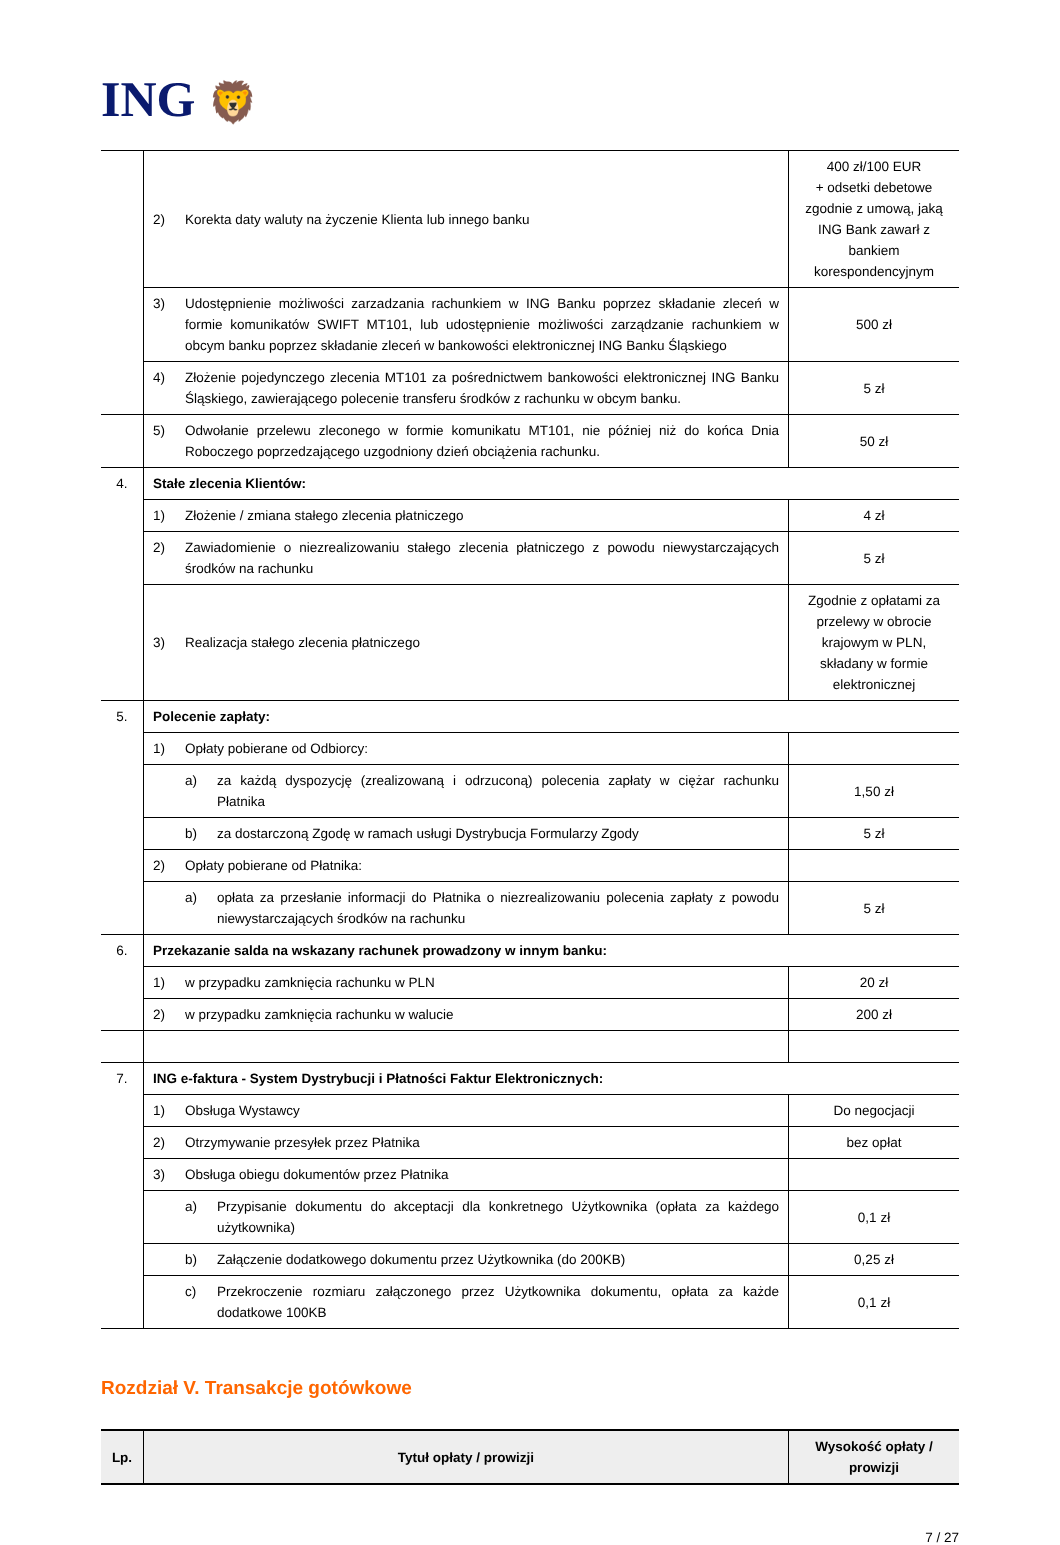ING 🦁
| | 2) Korekta daty waluty na życzenie Klienta lub innego banku | 400 zł/100 EUR + odsetki debetowe zgodnie z umową, jaką ING Bank zawarł z bankiem korespondencyjnym |
| | 3) Udostępnienie możliwości zarzadzania rachunkiem w ING Banku poprzez składanie zleceń w formie komunikatów SWIFT MT101, lub udostępnienie możliwości zarządzanie rachunkiem w obcym banku poprzez składanie zleceń w bankowości elektronicznej ING Banku Śląskiego | 500 zł |
| | 4) Złożenie pojedynczego zlecenia MT101 za pośrednictwem bankowości elektronicznej ING Banku Śląskiego, zawierającego polecenie transferu środków z rachunku w obcym banku. | 5 zł |
| | 5) Odwołanie przelewu zleconego w formie komunikatu MT101, nie później niż do końca Dnia Roboczego poprzedzającego uzgodniony dzień obciążenia rachunku. | 50 zł |
| 4. | Stałe zlecenia Klientów: | |
| | 1) Złożenie / zmiana stałego zlecenia płatniczego | 4 zł |
| | 2) Zawiadomienie o niezrealizowaniu stałego zlecenia płatniczego z powodu niewystarczających środków na rachunku | 5 zł |
| | 3) Realizacja stałego zlecenia płatniczego | Zgodnie z opłatami za przelewy w obrocie krajowym w PLN, składany w formie elektronicznej |
| 5. | Polecenie zapłaty: | |
| | 1) Opłaty pobierane od Odbiorcy: | |
| | a) za każdą dyspozycję (zrealizowaną i odrzuconą) polecenia zapłaty w ciężar rachunku Płatnika | 1,50 zł |
| | b) za dostarczoną Zgodę w ramach usługi Dystrybucja Formularzy Zgody | 5 zł |
| | 2) Opłaty pobierane od Płatnika: | |
| | a) opłata za przesłanie informacji do Płatnika o niezrealizowaniu polecenia zapłaty z powodu niewystarczających środków na rachunku | 5 zł |
| 6. | Przekazanie salda na wskazany rachunek prowadzony w innym banku: | |
| | 1) w przypadku zamknięcia rachunku w PLN | 20 zł |
| | 2) w przypadku zamknięcia rachunku w walucie | 200 zł |
| 7. | ING e-faktura - System Dystrybucji i Płatności Faktur Elektronicznych: | |
| | 1) Obsługa Wystawcy | Do negocjacji |
| | 2) Otrzymywanie przesyłek przez Płatnika | bez opłat |
| | 3) Obsługa obiegu dokumentów przez Płatnika | |
| | a) Przypisanie dokumentu do akceptacji dla konkretnego Użytkownika (opłata za każdego użytkownika) | 0,1 zł |
| | b) Załączenie dodatkowego dokumentu przez Użytkownika (do 200KB) | 0,25 zł |
| | c) Przekroczenie rozmiaru załączonego przez Użytkownika dokumentu, opłata za każde dodatkowe 100KB | 0,1 zł |
Rozdział V. Transakcje gotówkowe
| Lp. | Tytuł opłaty / prowizji | Wysokość opłaty / prowizji |
| --- | --- | --- |
7 / 27